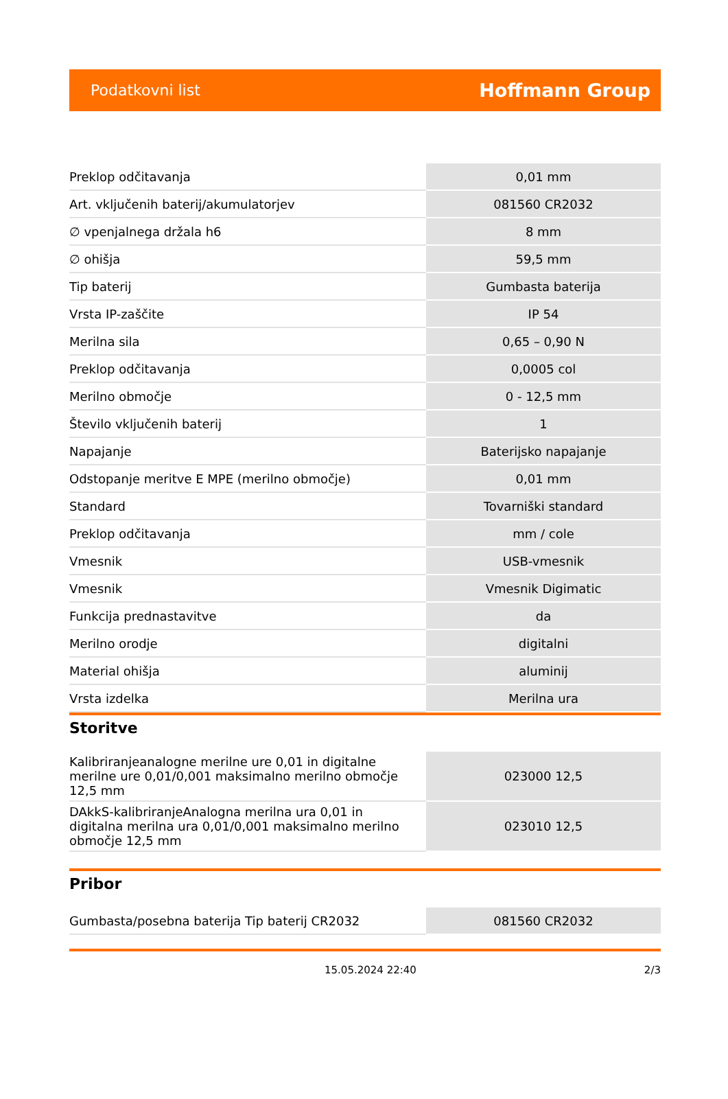Podatkovni list Hoffmann Group
| Preklop odčitavanja | 0,01 mm |
| Art. vključenih baterij/akumulatorjev | 081560 CR2032 |
| ∅ vpenjalnega držala h6 | 8 mm |
| ∅ ohišja | 59,5 mm |
| Tip baterij | Gumbasta baterija |
| Vrsta IP-zaščite | IP 54 |
| Merilna sila | 0,65 – 0,90 N |
| Preklop odčitavanja | 0,0005 col |
| Merilno območje | 0 - 12,5 mm |
| Število vključenih baterij | 1 |
| Napajanje | Baterijsko napajanje |
| Odstopanje meritve E MPE (merilno območje) | 0,01 mm |
| Standard | Tovarniški standard |
| Preklop odčitavanja | mm / cole |
| Vmesnik | USB-vmesnik |
| Vmesnik | Vmesnik Digimatic |
| Funkcija prednastavitve | da |
| Merilno orodje | digitalni |
| Material ohišja | aluminij |
| Vrsta izdelka | Merilna ura |
Storitve
| Kalibriranjeanalogne merilne ure 0,01 in digitalne merilne ure 0,01/0,001 maksimalno merilno območje 12,5 mm | 023000 12,5 |
| DAkkS-kalibriranjeAnalogna merilna ura 0,01 in digitalna merilna ura 0,01/0,001 maksimalno merilno območje 12,5 mm | 023010 12,5 |
Pribor
| Gumbasta/posebna baterija Tip baterij CR2032 | 081560 CR2032 |
15.05.2024 22:40 2/3